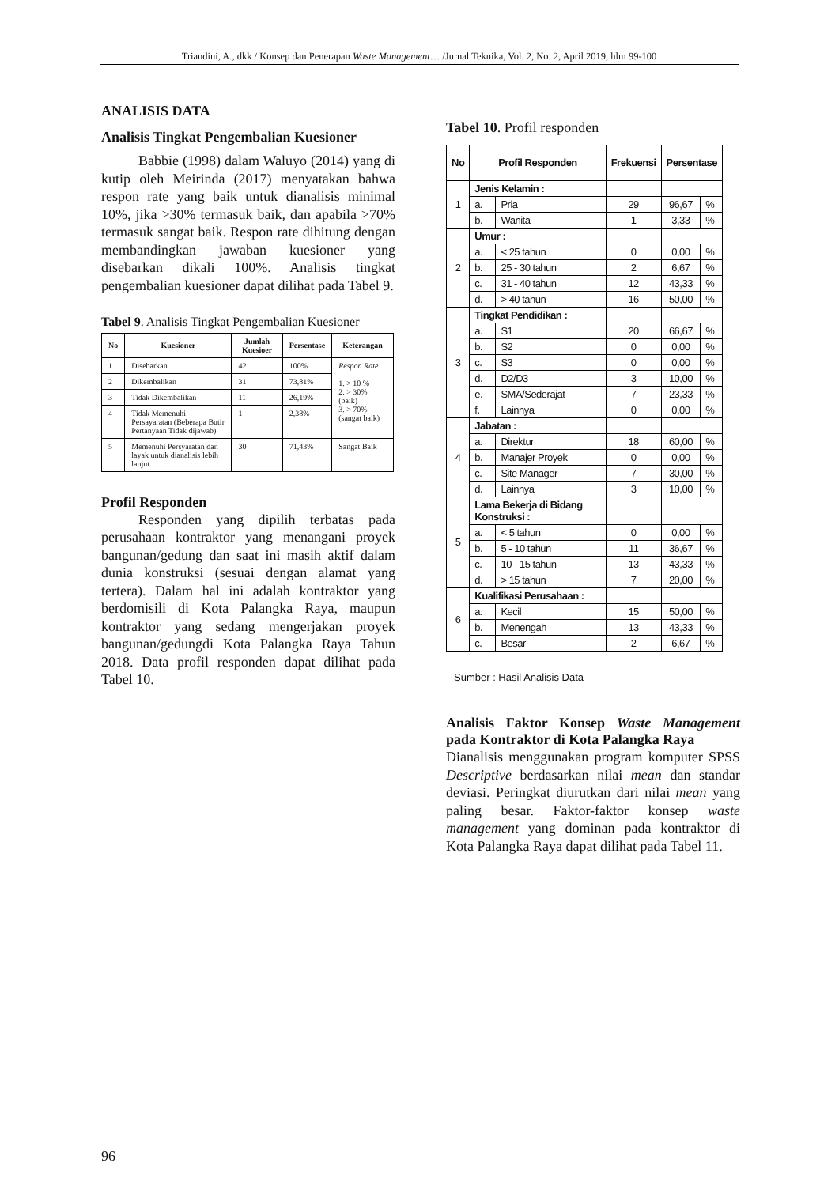Triandini, A., dkk / Konsep dan Penerapan Waste Management… /Jurnal Teknika, Vol. 2, No. 2, April 2019, hlm 99-100
ANALISIS DATA
Analisis Tingkat Pengembalian Kuesioner
Babbie (1998) dalam Waluyo (2014) yang di kutip oleh Meirinda (2017) menyatakan bahwa respon rate yang baik untuk dianalisis minimal 10%, jika >30% termasuk baik, dan apabila >70% termasuk sangat baik. Respon rate dihitung dengan membandingkan jawaban kuesioner yang disebarkan dikali 100%. Analisis tingkat pengembalian kuesioner dapat dilihat pada Tabel 9.
Tabel 9. Analisis Tingkat Pengembalian Kuesioner
| No | Kuesioner | Jumlah Kuesioer | Persentase | Keterangan |
| --- | --- | --- | --- | --- |
| 1 | Disebarkan | 42 | 100% | Respon Rate 1. > 10 % 2. > 30% (baik) 3. > 70% (sangat baik) |
| 2 | Dikembalikan | 31 | 73,81% | |
| 3 | Tidak Dikembalikan | 11 | 26,19% | |
| 4 | Tidak Memenuhi Persayaratan (Beberapa Butir Pertanyaan Tidak dijawab) | 1 | 2,38% | |
| 5 | Memenuhi Persyaratan dan layak untuk dianalisis lebih lanjut | 30 | 71,43% | Sangat Baik |
Profil Responden
Responden yang dipilih terbatas pada perusahaan kontraktor yang menangani proyek bangunan/gedung dan saat ini masih aktif dalam dunia konstruksi (sesuai dengan alamat yang tertera). Dalam hal ini adalah kontraktor yang berdomisili di Kota Palangka Raya, maupun kontraktor yang sedang mengerjakan proyek bangunan/gedungdi Kota Palangka Raya Tahun 2018. Data profil responden dapat dilihat pada Tabel 10.
Tabel 10. Profil responden
| No | Profil Responden | | Frekuensi | Persentase | |
| --- | --- | --- | --- | --- | --- |
| 1 | Jenis Kelamin : | | | | |
| | a. | Pria | 29 | 96,67 | % |
| | b. | Wanita | 1 | 3,33 | % |
| 2 | Umur : | | | | |
| | a. | < 25 tahun | 0 | 0,00 | % |
| | b. | 25 - 30 tahun | 2 | 6,67 | % |
| | c. | 31 - 40 tahun | 12 | 43,33 | % |
| | d. | > 40 tahun | 16 | 50,00 | % |
| 3 | Tingkat Pendidikan : | | | | |
| | a. | S1 | 20 | 66,67 | % |
| | b. | S2 | 0 | 0,00 | % |
| | c. | S3 | 0 | 0,00 | % |
| | d. | D2/D3 | 3 | 10,00 | % |
| | e. | SMA/Sederajat | 7 | 23,33 | % |
| | f. | Lainnya | 0 | 0,00 | % |
| 4 | Jabatan : | | | | |
| | a. | Direktur | 18 | 60,00 | % |
| | b. | Manajer Proyek | 0 | 0,00 | % |
| | c. | Site Manager | 7 | 30,00 | % |
| | d. | Lainnya | 3 | 10,00 | % |
| 5 | Lama Bekerja di Bidang Konstruksi : | | | | |
| | a. | < 5 tahun | 0 | 0,00 | % |
| | b. | 5 - 10 tahun | 11 | 36,67 | % |
| | c. | 10 - 15 tahun | 13 | 43,33 | % |
| | d. | > 15 tahun | 7 | 20,00 | % |
| 6 | Kualifikasi Perusahaan : | | | | |
| | a. | Kecil | 15 | 50,00 | % |
| | b. | Menengah | 13 | 43,33 | % |
| | c. | Besar | 2 | 6,67 | % |
Sumber : Hasil Analisis Data
Analisis Faktor Konsep Waste Management pada Kontraktor di Kota Palangka Raya
Dianalisis menggunakan program komputer SPSS Descriptive berdasarkan nilai mean dan standar deviasi. Peringkat diurutkan dari nilai mean yang paling besar. Faktor-faktor konsep waste management yang dominan pada kontraktor di Kota Palangka Raya dapat dilihat pada Tabel 11.
96